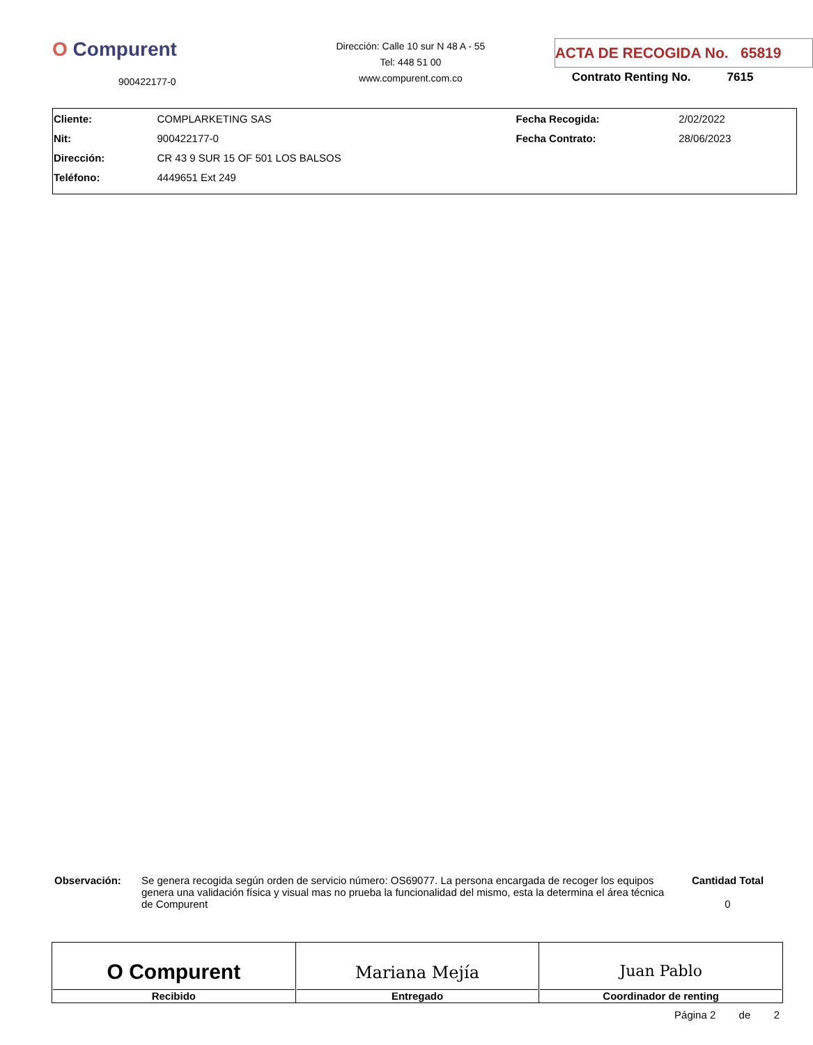O Compurent
900422177-0
Dirección: Calle 10 sur N 48 A - 55
Tel: 448 51 00
www.compurent.com.co
ACTA DE RECOGIDA No. 65819
Contrato Renting No. 7615
| Cliente: | COMPLARKETING SAS | Fecha Recogida: | 2/02/2022 |
| Nit: | 900422177-0 | Fecha Contrato: | 28/06/2023 |
| Dirección: | CR 43 9 SUR 15 OF 501 LOS BALSOS | | |
| Teléfono: | 4449651 Ext 249 | | |
Observación: Se genera recogida según orden de servicio número: OS69077. La persona encargada de recoger los equipos genera una validación física y visual mas no prueba la funcionalidad del mismo, esta la determina el área técnica de Compurent
Cantidad Total
0
| O Compurent Recibido | Mariana Mejía Entregado | Juan Pablo Coordinador de renting |
Página 2 de 2